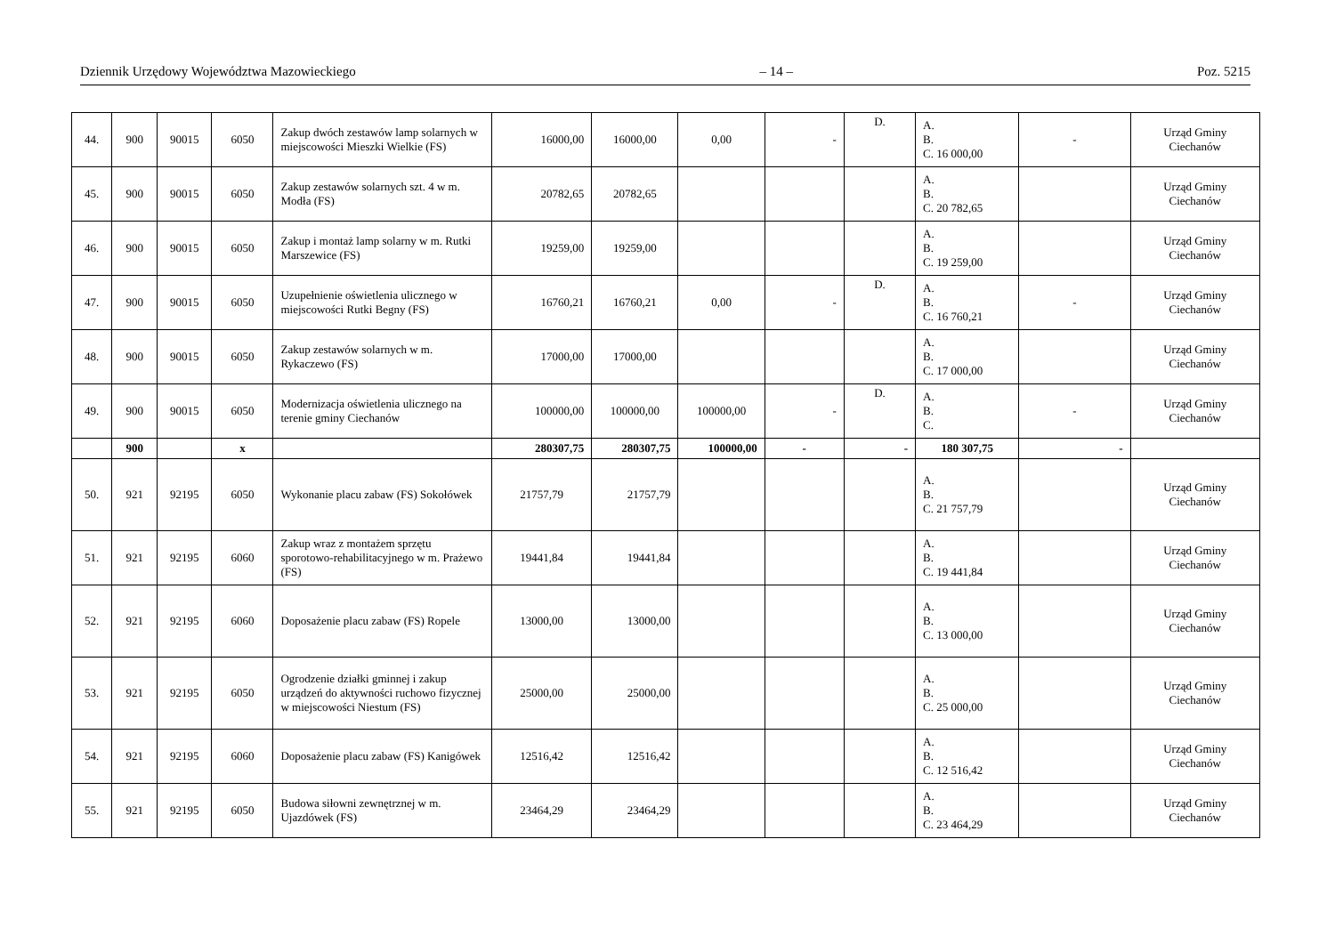Dziennik Urzędowy Województwa Mazowieckiego – 14 – Poz. 5215
| 44. | 900 | 90015 | 6050 | Zakup dwóch zestawów lamp solarnych w miejscowości Mieszki Wielkie (FS) | 16000,00 | 16000,00 | 0,00 | - | D. | A. B. C. 16 000,00 | - | Urząd Gminy Ciechanów |
| 45. | 900 | 90015 | 6050 | Zakup zestawów solarnych szt. 4 w m. Modła (FS) | 20782,65 | 20782,65 | | | | A. B. C. 20 782,65 | | Urząd Gminy Ciechanów |
| 46. | 900 | 90015 | 6050 | Zakup i montaż lamp solarny w m. Rutki Marszewice (FS) | 19259,00 | 19259,00 | | | | A. B. C. 19 259,00 | | Urząd Gminy Ciechanów |
| 47. | 900 | 90015 | 6050 | Uzupełnienie oświetlenia ulicznego w miejscowości Rutki Begny (FS) | 16760,21 | 16760,21 | 0,00 | - | D. | A. B. C. 16 760,21 | - | Urząd Gminy Ciechanów |
| 48. | 900 | 90015 | 6050 | Zakup zestawów solarnych w m. Rykaczewo (FS) | 17000,00 | 17000,00 | | | | A. B. C. 17 000,00 | | Urząd Gminy Ciechanów |
| 49. | 900 | 90015 | 6050 | Modernizacja oświetlenia ulicznego na terenie gminy Ciechanów | 100000,00 | 100000,00 | 100000,00 | - | D. | A. B. C. | - | Urząd Gminy Ciechanów |
| | 900 | | x | | 280307,75 | 280307,75 | 100000,00 | - | - | 180 307,75 | - | |
| 50. | 921 | 92195 | 6050 | Wykonanie placu zabaw (FS) Sokołówek | 21757,79 | 21757,79 | | | | A. B. C. 21 757,79 | | Urząd Gminy Ciechanów |
| 51. | 921 | 92195 | 6060 | Zakup wraz z montażem sprzętu sporotowo-rehabilitacyjnego w m. Prażewo (FS) | 19441,84 | 19441,84 | | | | A. B. C. 19 441,84 | | Urząd Gminy Ciechanów |
| 52. | 921 | 92195 | 6060 | Doposażenie placu zabaw (FS) Ropele | 13000,00 | 13000,00 | | | | A. B. C. 13 000,00 | | Urząd Gminy Ciechanów |
| 53. | 921 | 92195 | 6050 | Ogrodzenie działki gminnej i zakup urządzeń do aktywności ruchowo fizycznej w miejscowości Niestum (FS) | 25000,00 | 25000,00 | | | | A. B. C. 25 000,00 | | Urząd Gminy Ciechanów |
| 54. | 921 | 92195 | 6060 | Doposażenie placu zabaw (FS) Kanigówek | 12516,42 | 12516,42 | | | | A. B. C. 12 516,42 | | Urząd Gminy Ciechanów |
| 55. | 921 | 92195 | 6050 | Budowa siłowni zewnętrznej w m. Ujazdówek (FS) | 23464,29 | 23464,29 | | | | A. B. C. 23 464,29 | | Urząd Gminy Ciechanów |